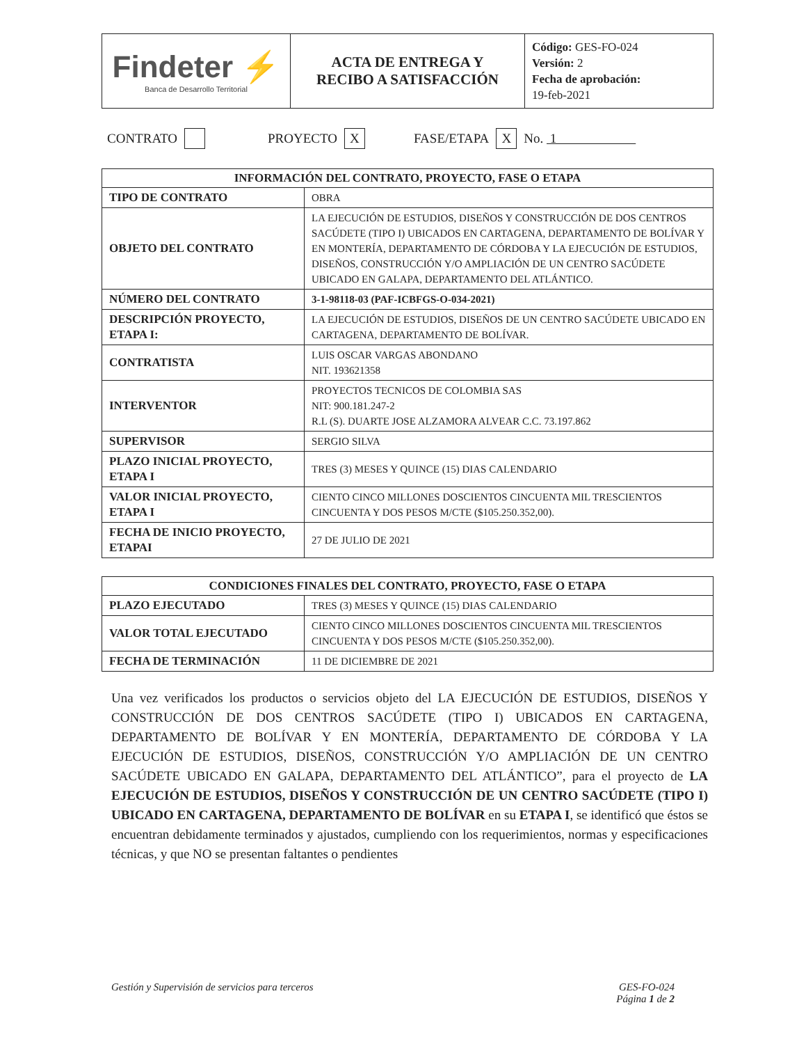| Findeter ⚡ Banca de Desarrollo Territorial | ACTA DE ENTREGA Y RECIBO A SATISFACCIÓN | Código: GES-FO-024 Versión: 2 Fecha de aprobación: 19-feb-2021 |
CONTRATO PROYECTO X FASE/ETAPA X No. 1
| INFORMACIÓN DEL CONTRATO, PROYECTO, FASE O ETAPA | |
| --- | --- |
| TIPO DE CONTRATO | OBRA |
| OBJETO DEL CONTRATO | LA EJECUCIÓN DE ESTUDIOS, DISEÑOS Y CONSTRUCCIÓN DE DOS CENTROS SACÚDETE (TIPO I) UBICADOS EN CARTAGENA, DEPARTAMENTO DE BOLÍVAR Y EN MONTERÍA, DEPARTAMENTO DE CÓRDOBA Y LA EJECUCIÓN DE ESTUDIOS, DISEÑOS, CONSTRUCCIÓN Y/O AMPLIACIÓN DE UN CENTRO SACÚDETE UBICADO EN GALAPA, DEPARTAMENTO DEL ATLÁNTICO. |
| NÚMERO DEL CONTRATO | 3-1-98118-03 (PAF-ICBFGS-O-034-2021) |
| DESCRIPCIÓN PROYECTO, ETAPA I: | LA EJECUCIÓN DE ESTUDIOS, DISEÑOS DE UN CENTRO SACÚDETE UBICADO EN CARTAGENA, DEPARTAMENTO DE BOLÍVAR. |
| CONTRATISTA | LUIS OSCAR VARGAS ABONDANO NIT. 193621358 |
| INTERVENTOR | PROYECTOS TECNICOS DE COLOMBIA SAS NIT: 900.181.247-2 R.L (S). DUARTE JOSE ALZAMORA ALVEAR C.C. 73.197.862 |
| SUPERVISOR | SERGIO SILVA |
| PLAZO INICIAL PROYECTO, ETAPA I | TRES (3) MESES Y QUINCE (15) DIAS CALENDARIO |
| VALOR INICIAL PROYECTO, ETAPA I | CIENTO CINCO MILLONES DOSCIENTOS CINCUENTA MIL TRESCIENTOS CINCUENTA Y DOS PESOS M/CTE ($105.250.352,00). |
| FECHA DE INICIO PROYECTO, ETAPAI | 27 DE JULIO DE 2021 |
| CONDICIONES FINALES DEL CONTRATO, PROYECTO, FASE O ETAPA | |
| --- | --- |
| PLAZO EJECUTADO | TRES (3) MESES Y QUINCE (15) DIAS CALENDARIO |
| VALOR TOTAL EJECUTADO | CIENTO CINCO MILLONES DOSCIENTOS CINCUENTA MIL TRESCIENTOS CINCUENTA Y DOS PESOS M/CTE ($105.250.352,00). |
| FECHA DE TERMINACIÓN | 11 DE DICIEMBRE DE 2021 |
Una vez verificados los productos o servicios objeto del LA EJECUCIÓN DE ESTUDIOS, DISEÑOS Y CONSTRUCCIÓN DE DOS CENTROS SACÚDETE (TIPO I) UBICADOS EN CARTAGENA, DEPARTAMENTO DE BOLÍVAR Y EN MONTERÍA, DEPARTAMENTO DE CÓRDOBA Y LA EJECUCIÓN DE ESTUDIOS, DISEÑOS, CONSTRUCCIÓN Y/O AMPLIACIÓN DE UN CENTRO SACÚDETE UBICADO EN GALAPA, DEPARTAMENTO DEL ATLÁNTICO”, para el proyecto de LA EJECUCIÓN DE ESTUDIOS, DISEÑOS Y CONSTRUCCIÓN DE UN CENTRO SACÚDETE (TIPO I) UBICADO EN CARTAGENA, DEPARTAMENTO DE BOLÍVAR en su ETAPA I, se identificó que éstos se encuentran debidamente terminados y ajustados, cumpliendo con los requerimientos, normas y especificaciones técnicas, y que NO se presentan faltantes o pendientes
Gestión y Supervisión de servicios para terceros GES-FO-024
Página 1 de 2